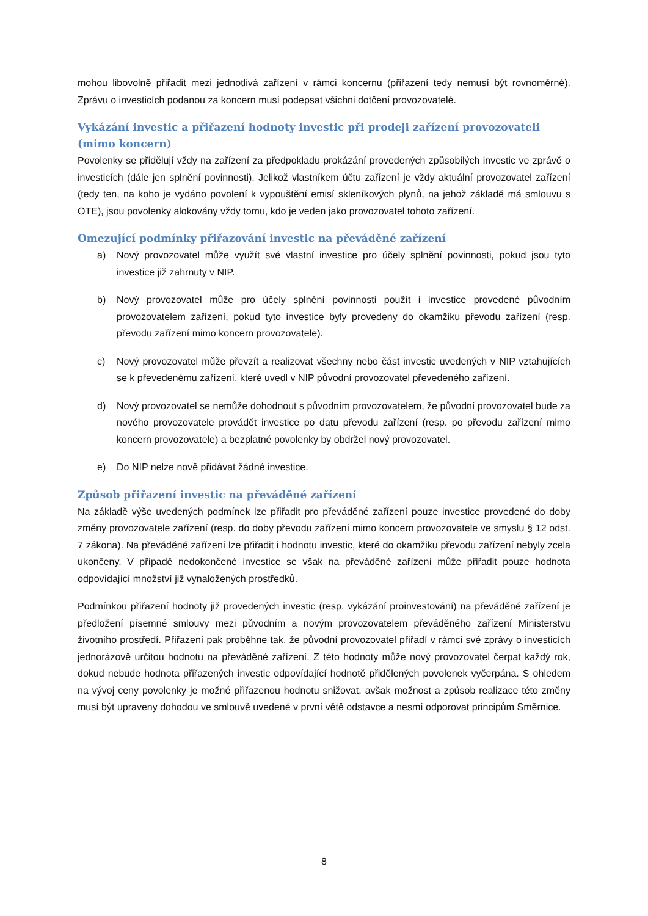mohou libovolně přiřadit mezi jednotlivá zařízení v rámci koncernu (přiřazení tedy nemusí být rovnoměrné). Zprávu o investicích podanou za koncern musí podepsat všichni dotčení provozovatelé.
Vykázání investic a přiřazení hodnoty investic při prodeji zařízení provozovateli (mimo koncern)
Povolenky se přidělují vždy na zařízení za předpokladu prokázání provedených způsobilých investic ve zprávě o investicích (dále jen splnění povinnosti). Jelikož vlastníkem účtu zařízení je vždy aktuální provozovatel zařízení (tedy ten, na koho je vydáno povolení k vypouštění emisí skleníkových plynů, na jehož základě má smlouvu s OTE), jsou povolenky alokovány vždy tomu, kdo je veden jako provozovatel tohoto zařízení.
Omezující podmínky přiřazování investic na převáděné zařízení
a) Nový provozovatel může využít své vlastní investice pro účely splnění povinnosti, pokud jsou tyto investice již zahrnuty v NIP.
b) Nový provozovatel může pro účely splnění povinnosti použít i investice provedené původním provozovatelem zařízení, pokud tyto investice byly provedeny do okamžiku převodu zařízení (resp. převodu zařízení mimo koncern provozovatele).
c) Nový provozovatel může převzít a realizovat všechny nebo část investic uvedených v NIP vztahujících se k převedenému zařízení, které uvedl v NIP původní provozovatel převedeného zařízení.
d) Nový provozovatel se nemůže dohodnout s původním provozovatelem, že původní provozovatel bude za nového provozovatele provádět investice po datu převodu zařízení (resp. po převodu zařízení mimo koncern provozovatele) a bezplatné povolenky by obdržel nový provozovatel.
e) Do NIP nelze nově přidávat žádné investice.
Způsob přiřazení investic na převáděné zařízení
Na základě výše uvedených podmínek lze přiřadit pro převáděné zařízení pouze investice provedené do doby změny provozovatele zařízení (resp. do doby převodu zařízení mimo koncern provozovatele ve smyslu § 12 odst. 7 zákona). Na převáděné zařízení lze přiřadit i hodnotu investic, které do okamžiku převodu zařízení nebyly zcela ukončeny. V případě nedokončené investice se však na převáděné zařízení může přiřadit pouze hodnota odpovídající množství již vynaložených prostředků.
Podmínkou přiřazení hodnoty již provedených investic (resp. vykázání proinvestování) na převáděné zařízení je předložení písemné smlouvy mezi původním a novým provozovatelem převáděného zařízení Ministerstvu životního prostředí. Přiřazení pak proběhne tak, že původní provozovatel přiřadí v rámci své zprávy o investicích jednorázově určitou hodnotu na převáděné zařízení. Z této hodnoty může nový provozovatel čerpat každý rok, dokud nebude hodnota přiřazených investic odpovídající hodnotě přidělených povolenek vyčerpána. S ohledem na vývoj ceny povolenky je možné přiřazenou hodnotu snižovat, avšak možnost a způsob realizace této změny musí být upraveny dohodou ve smlouvě uvedené v první větě odstavce a nesmí odporovat principům Směrnice.
8